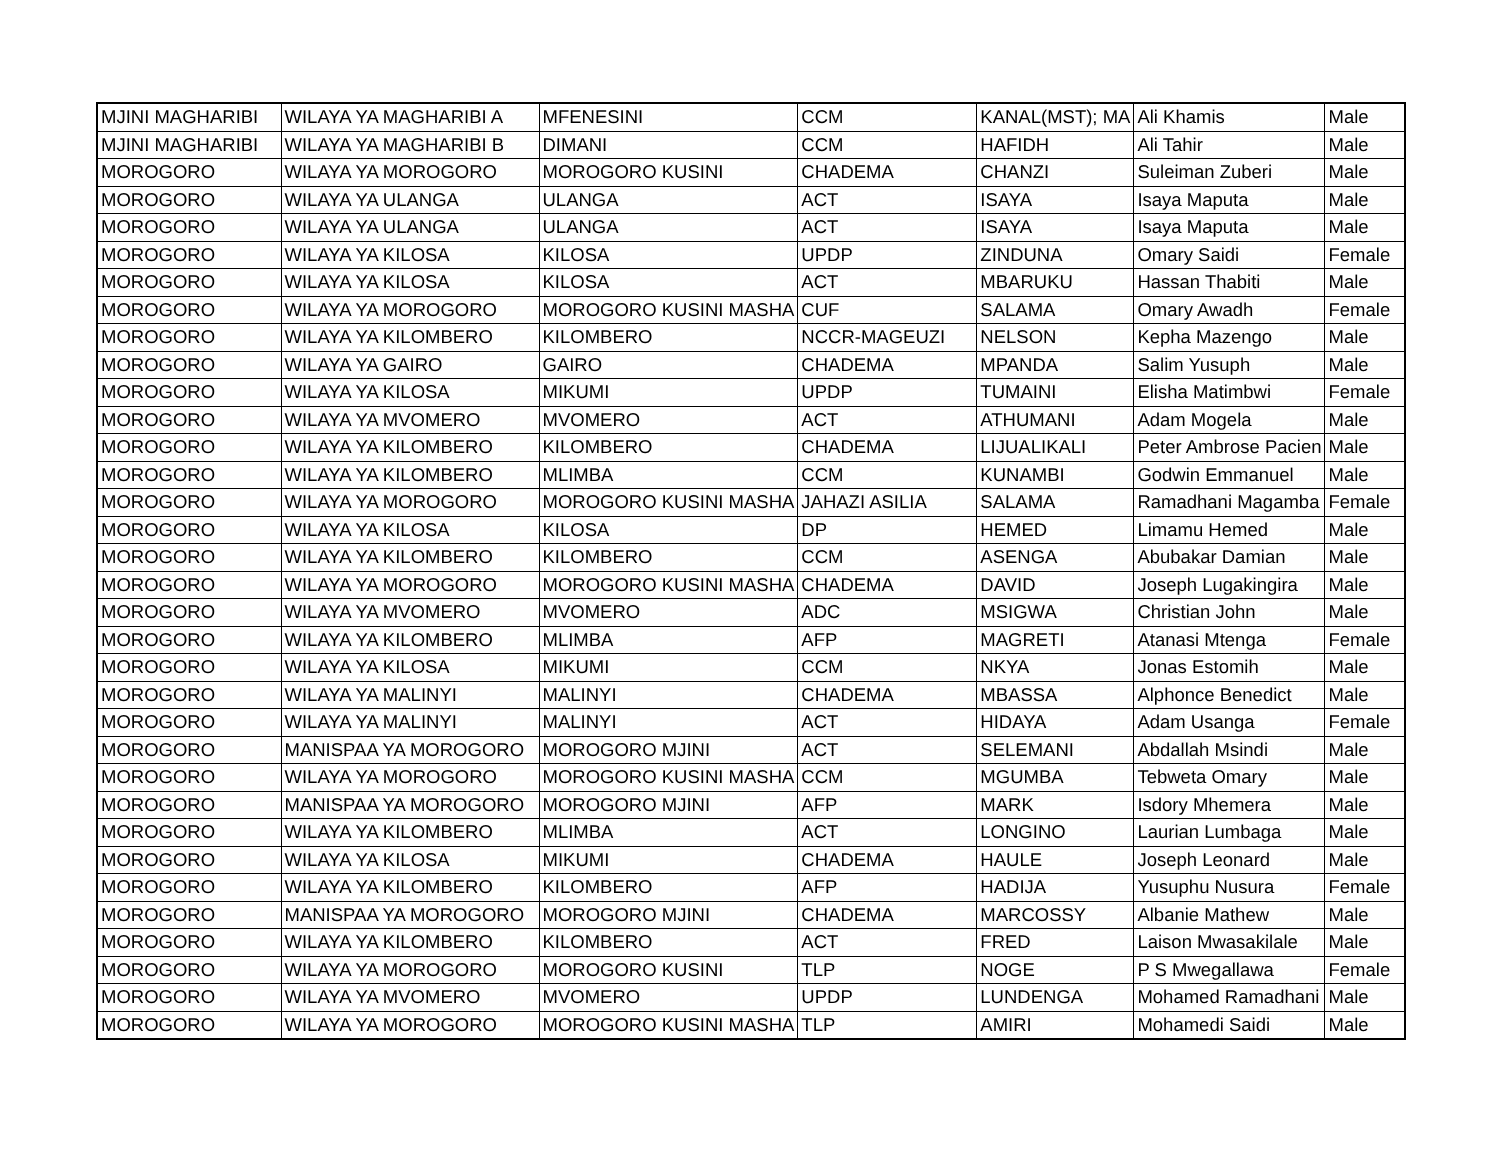| MJINI MAGHARIBI | WILAYA YA MAGHARIBI A | MFENESINI | CCM | KANAL(MST); MA | Ali Khamis | Male |
| MJINI MAGHARIBI | WILAYA YA MAGHARIBI B | DIMANI | CCM | HAFIDH | Ali Tahir | Male |
| MOROGORO | WILAYA YA MOROGORO | MOROGORO KUSINI | CHADEMA | CHANZI | Suleiman Zuberi | Male |
| MOROGORO | WILAYA YA ULANGA | ULANGA | ACT | ISAYA | Isaya Maputa | Male |
| MOROGORO | WILAYA YA ULANGA | ULANGA | ACT | ISAYA | Isaya Maputa | Male |
| MOROGORO | WILAYA YA KILOSA | KILOSA | UPDP | ZINDUNA | Omary Saidi | Female |
| MOROGORO | WILAYA YA KILOSA | KILOSA | ACT | MBARUKU | Hassan Thabiti | Male |
| MOROGORO | WILAYA YA MOROGORO | MOROGORO KUSINI MASHA | CUF | SALAMA | Omary Awadh | Female |
| MOROGORO | WILAYA YA KILOMBERO | KILOMBERO | NCCR-MAGEUZI | NELSON | Kepha Mazengo | Male |
| MOROGORO | WILAYA YA GAIRO | GAIRO | CHADEMA | MPANDA | Salim Yusuph | Male |
| MOROGORO | WILAYA YA KILOSA | MIKUMI | UPDP | TUMAINI | Elisha Matimbwi | Female |
| MOROGORO | WILAYA YA MVOMERO | MVOMERO | ACT | ATHUMANI | Adam Mogela | Male |
| MOROGORO | WILAYA YA KILOMBERO | KILOMBERO | CHADEMA | LIJUALIKALI | Peter Ambrose Pacien | Male |
| MOROGORO | WILAYA YA KILOMBERO | MLIMBA | CCM | KUNAMBI | Godwin Emmanuel | Male |
| MOROGORO | WILAYA YA MOROGORO | MOROGORO KUSINI MASHA | JAHAZI ASILIA | SALAMA | Ramadhani Magamba | Female |
| MOROGORO | WILAYA YA KILOSA | KILOSA | DP | HEMED | Limamu Hemed | Male |
| MOROGORO | WILAYA YA KILOMBERO | KILOMBERO | CCM | ASENGA | Abubakar Damian | Male |
| MOROGORO | WILAYA YA MOROGORO | MOROGORO KUSINI MASHA | CHADEMA | DAVID | Joseph Lugakingira | Male |
| MOROGORO | WILAYA YA MVOMERO | MVOMERO | ADC | MSIGWA | Christian John | Male |
| MOROGORO | WILAYA YA KILOMBERO | MLIMBA | AFP | MAGRETI | Atanasi Mtenga | Female |
| MOROGORO | WILAYA YA KILOSA | MIKUMI | CCM | NKYA | Jonas Estomih | Male |
| MOROGORO | WILAYA YA MALINYI | MALINYI | CHADEMA | MBASSA | Alphonce Benedict | Male |
| MOROGORO | WILAYA YA MALINYI | MALINYI | ACT | HIDAYA | Adam Usanga | Female |
| MOROGORO | MANISPAA YA MOROGORO | MOROGORO MJINI | ACT | SELEMANI | Abdallah Msindi | Male |
| MOROGORO | WILAYA YA MOROGORO | MOROGORO KUSINI MASHA | CCM | MGUMBA | Tebweta Omary | Male |
| MOROGORO | MANISPAA YA MOROGORO | MOROGORO MJINI | AFP | MARK | Isdory Mhemera | Male |
| MOROGORO | WILAYA YA KILOMBERO | MLIMBA | ACT | LONGINO | Laurian Lumbaga | Male |
| MOROGORO | WILAYA YA KILOSA | MIKUMI | CHADEMA | HAULE | Joseph Leonard | Male |
| MOROGORO | WILAYA YA KILOMBERO | KILOMBERO | AFP | HADIJA | Yusuphu Nusura | Female |
| MOROGORO | MANISPAA YA MOROGORO | MOROGORO MJINI | CHADEMA | MARCOSSY | Albanie Mathew | Male |
| MOROGORO | WILAYA YA KILOMBERO | KILOMBERO | ACT | FRED | Laison Mwasakilale | Male |
| MOROGORO | WILAYA YA MOROGORO | MOROGORO KUSINI | TLP | NOGE | P S Mwegallawa | Female |
| MOROGORO | WILAYA YA MVOMERO | MVOMERO | UPDP | LUNDENGA | Mohamed Ramadhani | Male |
| MOROGORO | WILAYA YA MOROGORO | MOROGORO KUSINI MASHA | TLP | AMIRI | Mohamedi Saidi | Male |